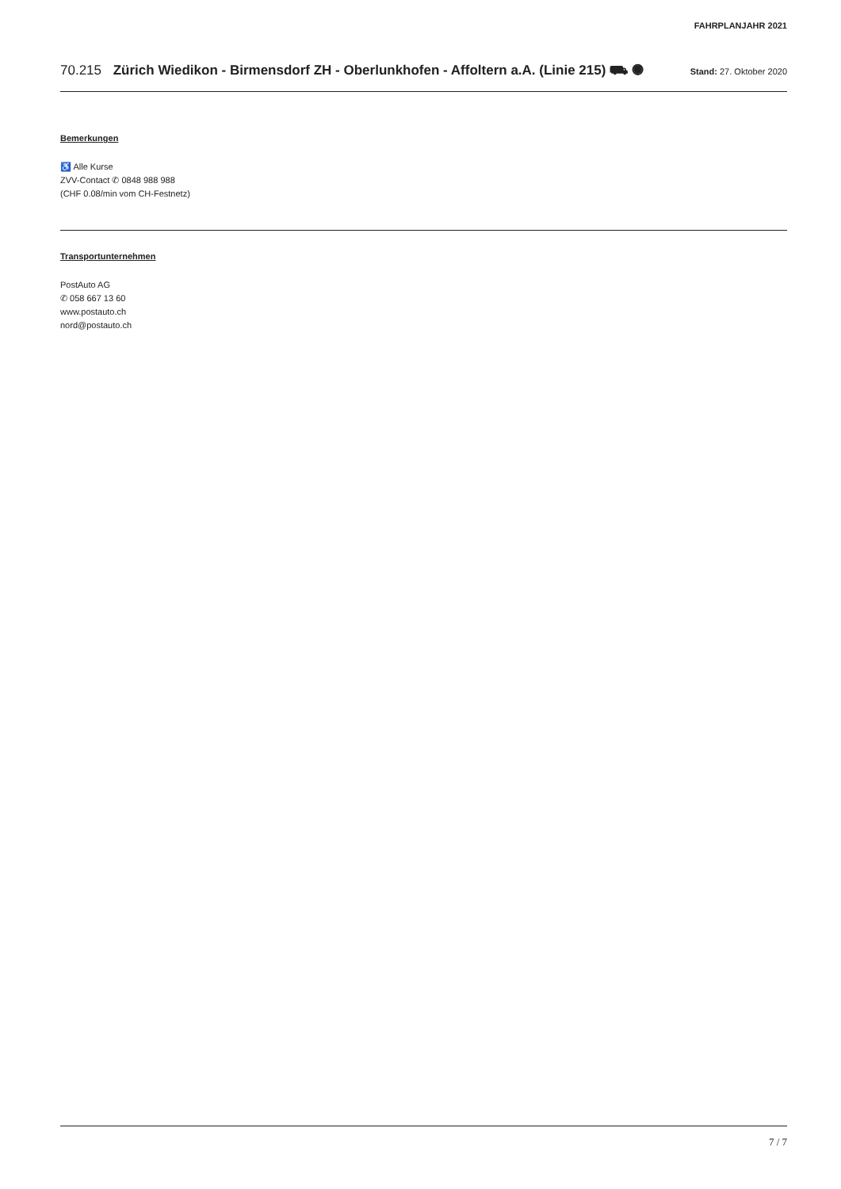FAHRPLANJAHR 2021
70.215 Zürich Wiedikon - Birmensdorf ZH - Oberlunkhofen - Affoltern a.A. (Linie 215) ⛟ ◉
Stand: 27. Oktober 2020
Bemerkungen
♿ Alle Kurse
ZVV-Contact ✆ 0848 988 988
(CHF 0.08/min vom CH-Festnetz)
Transportunternehmen
PostAuto AG
✆ 058 667 13 60
www.postauto.ch
nord@postauto.ch
7 / 7